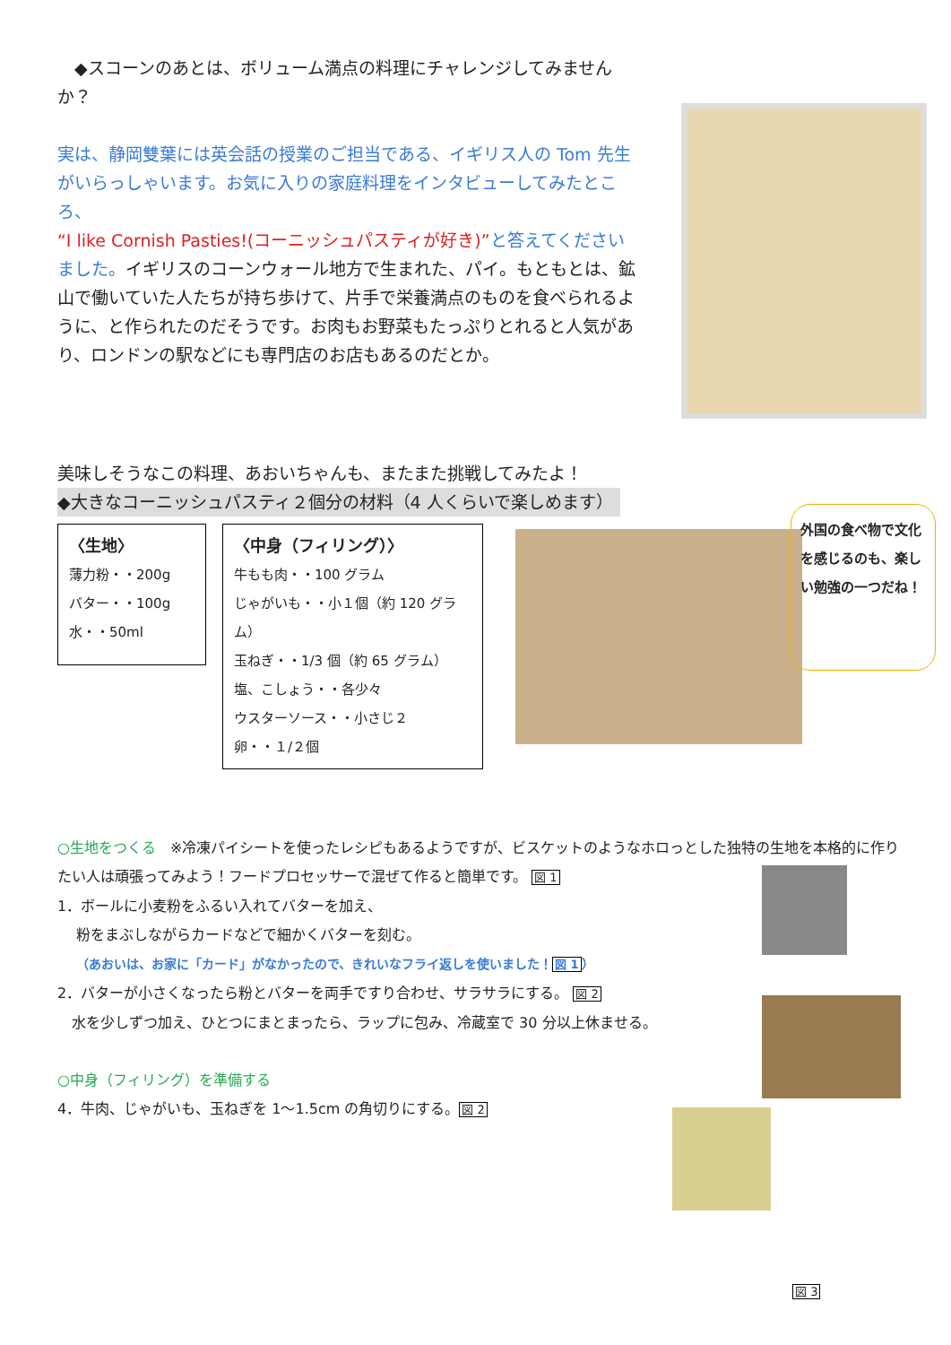◆スコーンのあとは、ボリューム満点の料理にチャレンジしてみませんか？
実は、静岡雙葉には英会話の授業のご担当である、イギリス人の Tom 先生がいらっしゃいます。お気に入りの家庭料理をインタビューしてみたところ、
“I like Cornish Pasties!(コーニッシュパスティが好き)”と答えてくださいました。イギリスのコーンウォール地方で生まれた、パイ。もともとは、鉱山で働いていた人たちが持ち歩けて、片手で栄養満点のものを食べられるように、と作られたのだそうです。お肉もお野菜もたっぷりとれると人気があり、ロンドンの駅などにも専門店のお店もあるのだとか。
美味しそうなこの料理、あおいちゃんも、またまた挑戦してみたよ！
◆大きなコーニッシュパスティ２個分の材料（4 人くらいで楽しめます）
〈生地〉
薄力粉・・200g
バター・・100g
水・・50ml
〈中身（フィリング）〉
牛もも肉・・100 グラム
じゃがいも・・小１個（約 120 グラム）
玉ねぎ・・1/3 個（約 65 グラム）
塩、こしょう・・各少々
ウスターソース・・小さじ２
卵・・１/２個
外国の食べ物で文化を感じるのも、楽しい勉強の一つだね！
○生地をつくる　※冷凍パイシートを使ったレシピもあるようですが、ビスケットのようなホロっとした独特の生地を本格的に作りたい人は頑張ってみよう！フードプロセッサーで混ぜて作ると簡単です。 図 1
1．ボールに小麦粉をふるい入れてバターを加え、
　 粉をまぶしながらカードなどで細かくバターを刻む。
　　（あおいは、お家に「カード」がなかったので、きれいなフライ返しを使いました！図 1）
2．バターが小さくなったら粉とバターを両手ですり合わせ、サラサラにする。 図 2
　水を少しずつ加え、ひとつにまとまったら、ラップに包み、冷蔵室で 30 分以上休ませる。
○中身（フィリング）を準備する
4．牛肉、じゃがいも、玉ねぎを 1～1.5cm の角切りにする。図 2
図 3